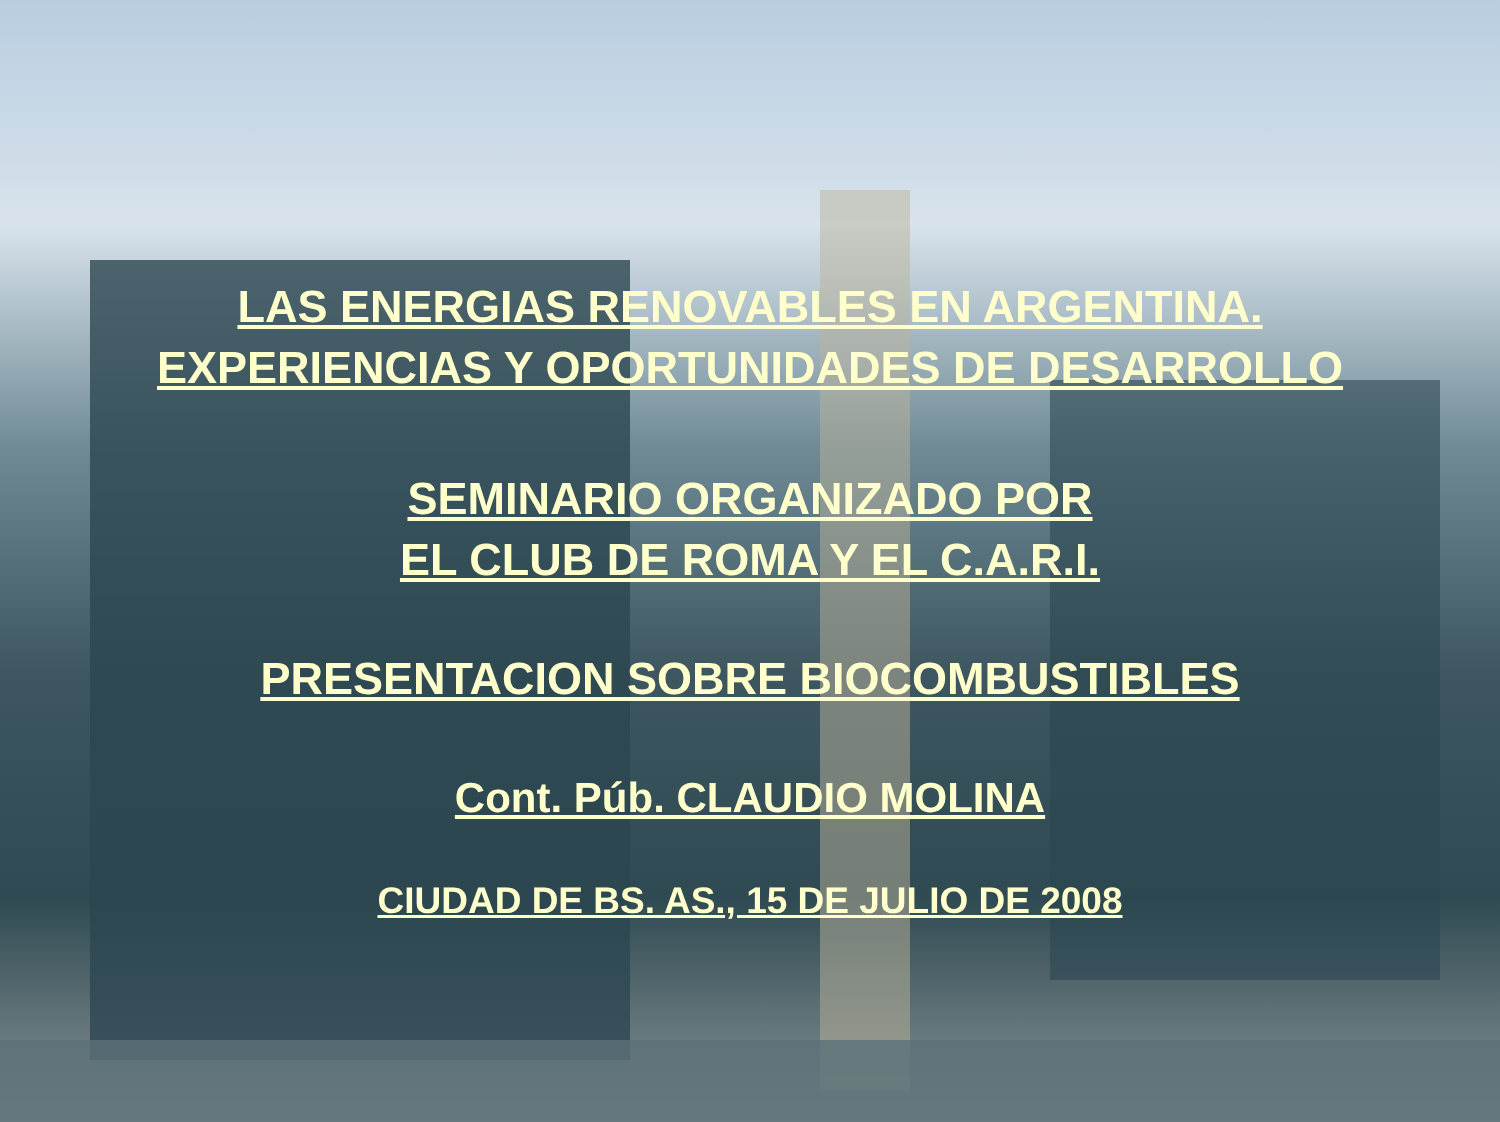LAS ENERGIAS RENOVABLES EN ARGENTINA.
EXPERIENCIAS Y OPORTUNIDADES DE DESARROLLO
SEMINARIO ORGANIZADO POR
EL CLUB DE ROMA Y EL C.A.R.I.
PRESENTACION SOBRE BIOCOMBUSTIBLES
Cont. Púb. CLAUDIO MOLINA
CIUDAD DE BS. AS., 15 DE JULIO DE 2008